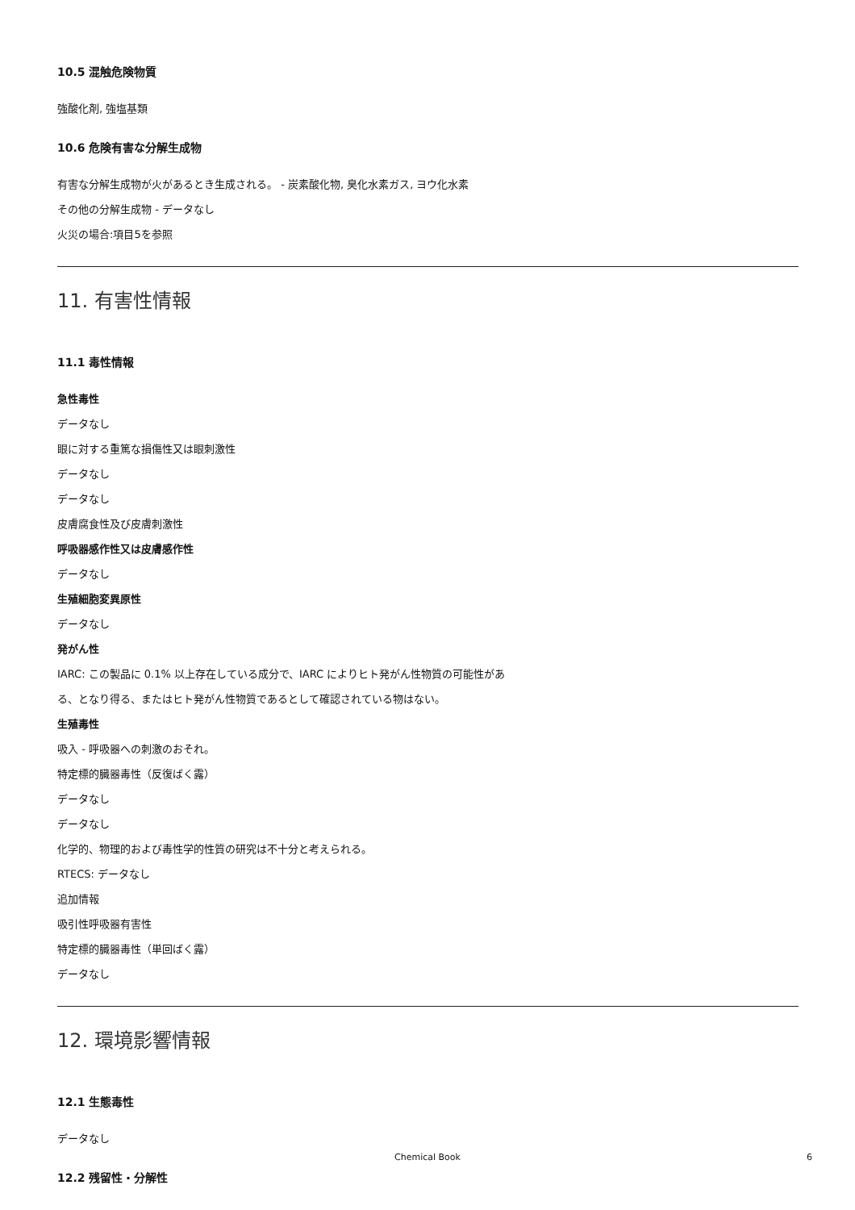10.5 混触危険物質
強酸化剤, 強塩基類
10.6 危険有害な分解生成物
有害な分解生成物が火があるとき生成される。 - 炭素酸化物, 臭化水素ガス, ヨウ化水素
その他の分解生成物 - データなし
火災の場合:項目5を参照
11. 有害性情報
11.1 毒性情報
急性毒性
データなし
眼に対する重篤な損傷性又は眼刺激性
データなし
データなし
皮膚腐食性及び皮膚刺激性
呼吸器感作性又は皮膚感作性
データなし
生殖細胞変異原性
データなし
発がん性
IARC: この製品に 0.1% 以上存在している成分で、IARC によりヒト発がん性物質の可能性があ
る、となり得る、またはヒト発がん性物質であるとして確認されている物はない。
生殖毒性
吸入 - 呼吸器への刺激のおそれ。
特定標的臓器毒性（反復ばく露）
データなし
データなし
化学的、物理的および毒性学的性質の研究は不十分と考えられる。
RTECS: データなし
追加情報
吸引性呼吸器有害性
特定標的臓器毒性（単回ばく露）
データなし
12. 環境影響情報
12.1 生態毒性
データなし
12.2 残留性・分解性
Chemical Book 6